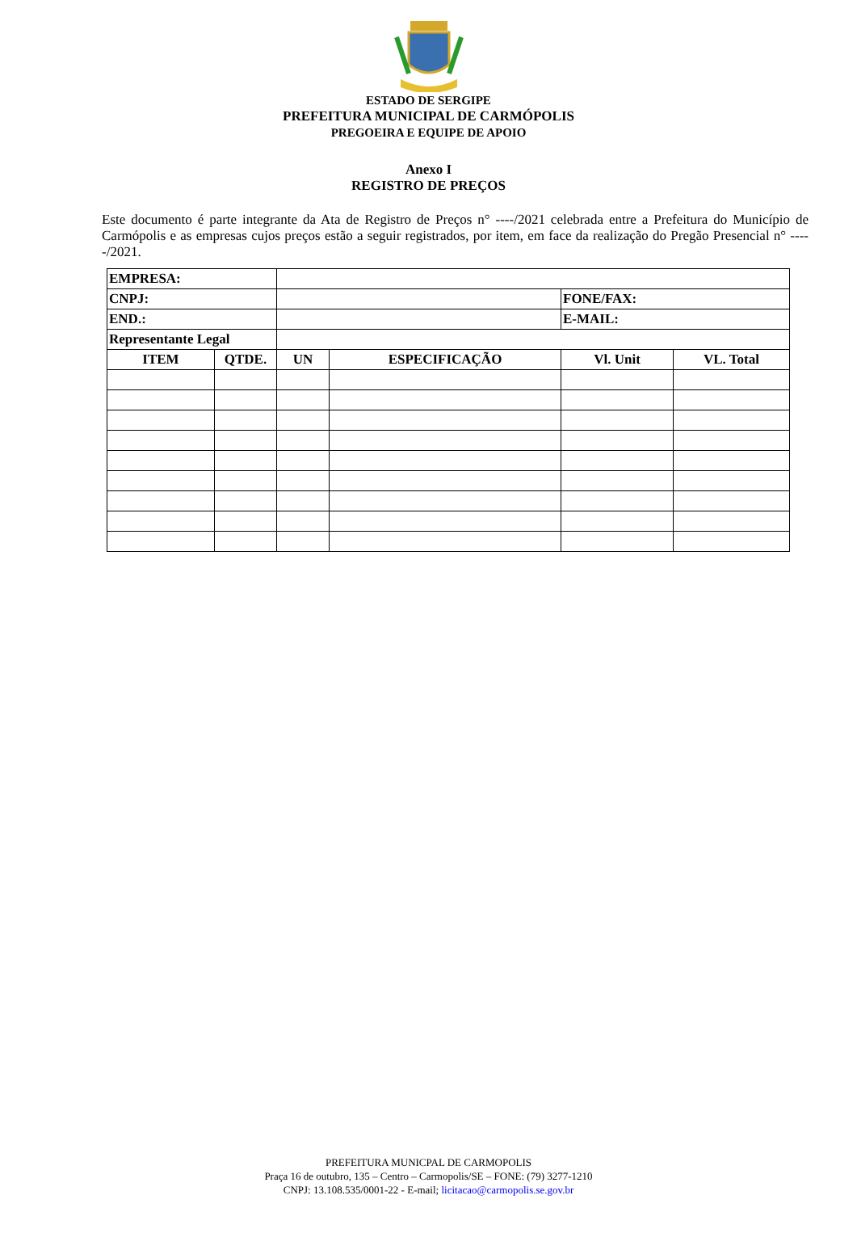ESTADO DE SERGIPE
PREFEITURA MUNICIPAL DE CARMÓPOLIS
PREGOEIRA E EQUIPE DE APOIO
Anexo I
REGISTRO DE PREÇOS
Este documento é parte integrante da Ata de Registro de Preços n° ----/2021 celebrada entre a Prefeitura do Município de Carmópolis e as empresas cujos preços estão a seguir registrados, por item, em face da realização do Pregão Presencial n° -----/2021.
| EMPRESA: | | | | | |
| CNPJ: | | | | FONE/FAX: | |
| END.: | | | | E-MAIL: | |
| Representante Legal | | | | | |
| ITEM | QTDE. | UN | ESPECIFICAÇÃO | Vl. Unit | VL. Total |
PREFEITURA MUNICPAL DE CARMOPOLIS
Praça 16 de outubro, 135 – Centro – Carmopolis/SE – FONE: (79) 3277-1210
CNPJ: 13.108.535/0001-22 - E-mail; licitacao@carmopolis.se.gov.br